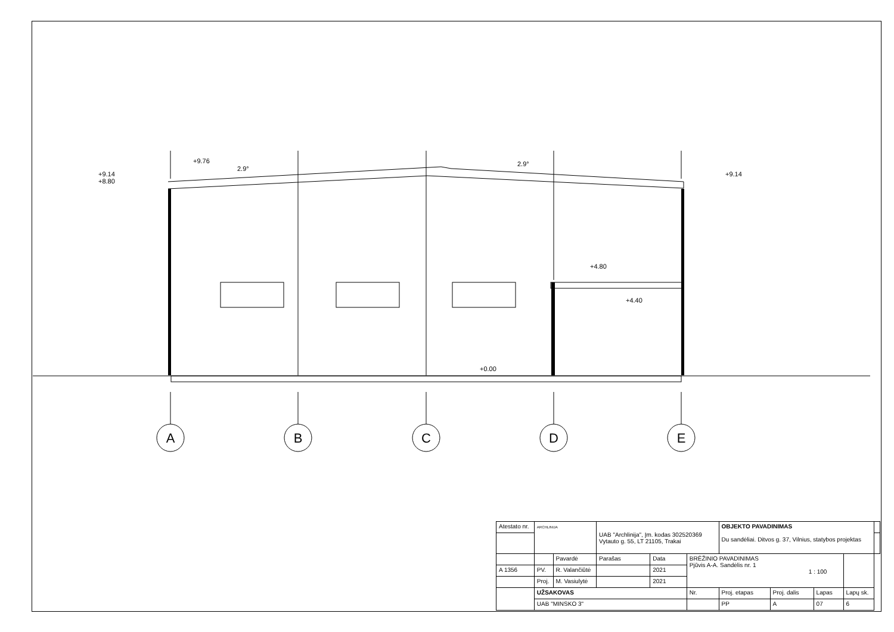A
B
C
D
E
+9.14
+8.80
+9.76
2.9°
2.9°
+9.14
+4.80
+4.40
+0.00
| Atestato nr. | ARCHLINIJA | | UAB "Archlinija", Įm. kodas 302520369 Vytauto g. 55, LT 21105, Trakai | | | OBJEKTO PAVADINIMAS Du sandėliai. Ditvos g. 37, Vilnius, statybos projektas | | | | |
| | | Pavardė | Parašas | Data | BRĖŽINIO PAVADINIMAS Pjūvis A-A. Sandėlis nr. 1 1 : 100 | | | | | |
| A 1356 | PV. | R. Valančiūtė | | 2021 | | | | | | |
| | Proj. | M. Vasiulytė | | 2021 | | | | | | |
| | UŽSAKOVAS | | | | Nr. | Proj. etapas | Proj. dalis | Lapas | Lapų sk. | |
| | UAB "MINSKO 3" | | | | | PP | A | 07 | 6 | |